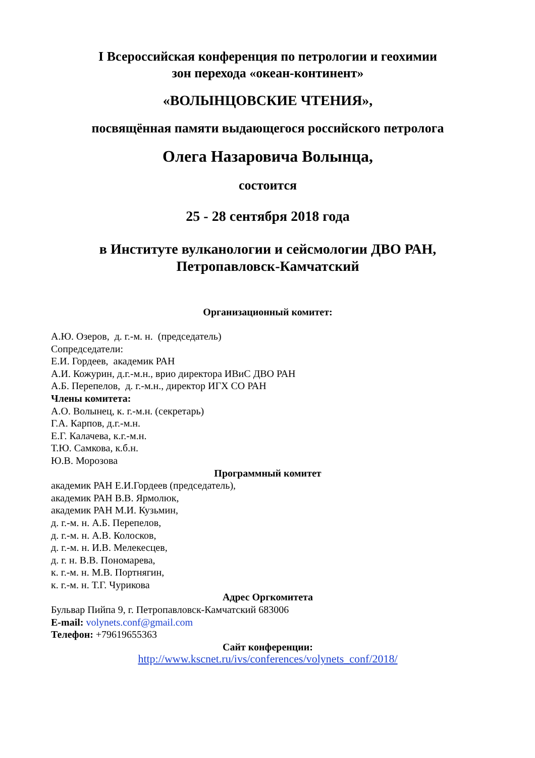I Всероссийская конференция по петрологии и геохимии
зон перехода «океан-континент»
«ВОЛЫНЦОВСКИЕ ЧТЕНИЯ»,
посвящённая памяти выдающегося российского петролога
Олега Назаровича Волынца,
состоится
25 - 28 сентября 2018 года
в Институте вулканологии и сейсмологии ДВО РАН,
Петропавловск-Камчатский
Организационный комитет:
А.Ю. Озеров, д. г.-м. н. (председатель)
Сопредседатели:
Е.И. Гордеев, академик РАН
А.И. Кожурин, д.г.-м.н., врио директора ИВиС ДВО РАН
А.Б. Перепелов, д. г.-м.н., директор ИГХ СО РАН
Члены комитета:
А.О. Волынец, к. г.-м.н. (секретарь)
Г.А. Карпов, д.г.-м.н.
Е.Г. Калачева, к.г.-м.н.
Т.Ю. Самкова, к.б.н.
Ю.В. Морозова
Программный комитет
академик РАН Е.И.Гордеев (председатель),
академик РАН В.В. Ярмолюк,
академик РАН М.И. Кузьмин,
д. г.-м. н. А.Б. Перепелов,
д. г.-м. н. А.В. Колосков,
д. г.-м. н. И.В. Мелекесцев,
д. г. н. В.В. Пономарева,
к. г.-м. н. М.В. Портнягин,
к. г.-м. н. Т.Г. Чурикова
Адрес Оргкомитета
Бульвар Пийпа 9, г. Петропавловск-Камчатский 683006
E-mail: volynets.conf@gmail.com
Телефон: +79619655363
Сайт конференции:
http://www.kscnet.ru/ivs/conferences/volynets_conf/2018/